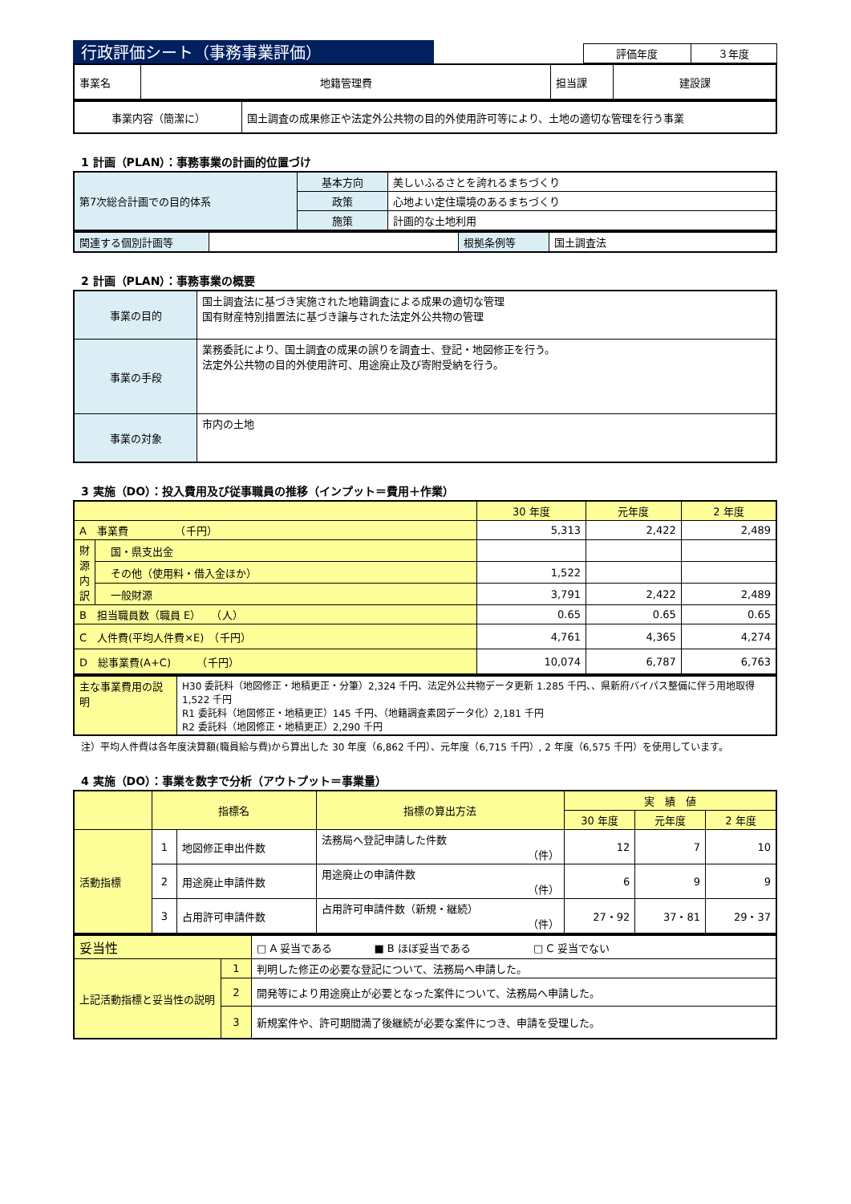行政評価シート（事務事業評価）
| 評価年度 | ３年度 |
| 事業名 | 地籍管理費 | 担当課 | 建設課 |
| 事業内容（簡潔に） | 国土調査の成果修正や法定外公共物の目的外使用許可等により、土地の適切な管理を行う事業 |
1 計画（PLAN）：事務事業の計画的位置づけ
| 第7次総合計画での目的体系 | 基本方向 | 美しいふるさとを誇れるまちづくり |
| | 政策 | 心地よい定住環境のあるまちづくり |
| | 施策 | 計画的な土地利用 |
| 関連する個別計画等 | | 根拠条例等 | 国土調査法 |
2 計画（PLAN）：事務事業の概要
| 事業の目的 | 国土調査法に基づき実施された地籍調査による成果の適切な管理 国有財産特別措置法に基づき譲与された法定外公共物の管理 |
| 事業の手段 | 業務委託により、国土調査の成果の誤りを調査士、登記・地図修正を行う。 法定外公共物の目的外使用許可、用途廃止及び寄附受納を行う。 |
| 事業の対象 | 市内の土地 |
3 実施（DO）：投入費用及び従事職員の推移（インプット＝費用＋作業）
| | | 30 年度 | 元年度 | 2 年度 |
| A 事業費 （千円） | | 5,313 | 2,422 | 2,489 |
| 財源内訳 | 国・県支出金 | | | |
| | その他（使用料・借入金ほか） | 1,522 | | |
| | 一般財源 | 3,791 | 2,422 | 2,489 |
| B 担当職員数（職員 E） （人） | | 0.65 | 0.65 | 0.65 |
| C 人件費(平均人件費×E) （千円） | | 4,761 | 4,365 | 4,274 |
| D 総事業費(A+C) （千円） | | 10,074 | 6,787 | 6,763 |
| 主な事業費用の説明 | H30 委託料（地図修正・地積更正・分筆）2,324 千円、法定外公共物データ更新 1.285 千円、、県新府バイパス整備に伴う用地取得 1,522 千円 R1 委託料（地図修正・地積更正）145 千円、（地籍調査素図データ化）2,181 千円 R2 委託料（地図修正・地積更正）2,290 千円 |
注）平均人件費は各年度決算額(職員給与費)から算出した 30 年度（6,862 千円）、元年度（6,715 千円）, 2 年度（6,575 千円）を使用しています。
4 実施（DO）：事業を数字で分析（アウトプット＝事業量）
| | 指標名 | | 指標の算出方法 | 実 績 値 | | |
| | | | | 30 年度 | 元年度 | 2 年度 |
| 活動指標 | 1 | 地図修正申出件数 | 法務局へ登記申請した件数 （件） | 12 | 7 | 10 |
| | 2 | 用途廃止申請件数 | 用途廃止の申請件数 （件） | 6 | 9 | 9 |
| | 3 | 占用許可申請件数 | 占用許可申請件数（新規・継続） （件） | 27・92 | 37・81 | 29・37 |
| 妥当性 | | □ A 妥当である ■ B ほぼ妥当である □ C 妥当でない |
| 上記活動指標と妥当性の説明 | 1 | 判明した修正の必要な登記について、法務局へ申請した。 |
| | 2 | 開発等により用途廃止が必要となった案件について、法務局へ申請した。 |
| | 3 | 新規案件や、許可期間満了後継続が必要な案件につき、申請を受理した。 |